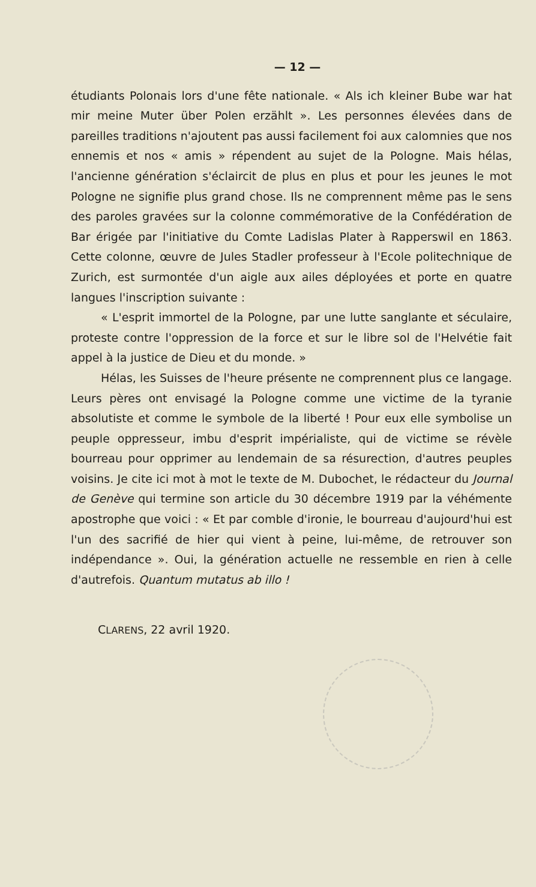— 12 —
étudiants Polonais lors d'une fête nationale. « Als ich kleiner Bube war hat mir meine Muter über Polen erzählt ». Les personnes élevées dans de pareilles traditions n'ajoutent pas aussi facilement foi aux calomnies que nos ennemis et nos « amis » répendent au sujet de la Pologne. Mais hélas, l'ancienne génération s'éclaircit de plus en plus et pour les jeunes le mot Pologne ne signifie plus grand chose. Ils ne comprennent même pas le sens des paroles gravées sur la colonne commémorative de la Confédération de Bar érigée par l'initiative du Comte Ladislas Plater à Rapperswil en 1863. Cette colonne, œuvre de Jules Stadler professeur à l'Ecole politechnique de Zurich, est surmontée d'un aigle aux ailes déployées et porte en quatre langues l'inscription suivante :
« L'esprit immortel de la Pologne, par une lutte sanglante et séculaire, proteste contre l'oppression de la force et sur le libre sol de l'Helvétie fait appel à la justice de Dieu et du monde. »
Hélas, les Suisses de l'heure présente ne comprennent plus ce langage. Leurs pères ont envisagé la Pologne comme une victime de la tyranie absolutiste et comme le symbole de la liberté ! Pour eux elle symbolise un peuple oppresseur, imbu d'esprit impérialiste, qui de victime se révèle bourreau pour opprimer au lendemain de sa résurection, d'autres peuples voisins. Je cite ici mot à mot le texte de M. Dubochet, le rédacteur du Journal de Genève qui termine son article du 30 décembre 1919 par la véhémente apostrophe que voici : « Et par comble d'ironie, le bourreau d'aujourd'hui est l'un des sacrifié de hier qui vient à peine, lui-même, de retrouver son indépendance ». Oui, la génération actuelle ne ressemble en rien à celle d'autrefois. Quantum mutatus ab illo !
CLARENS, 22 avril 1920.